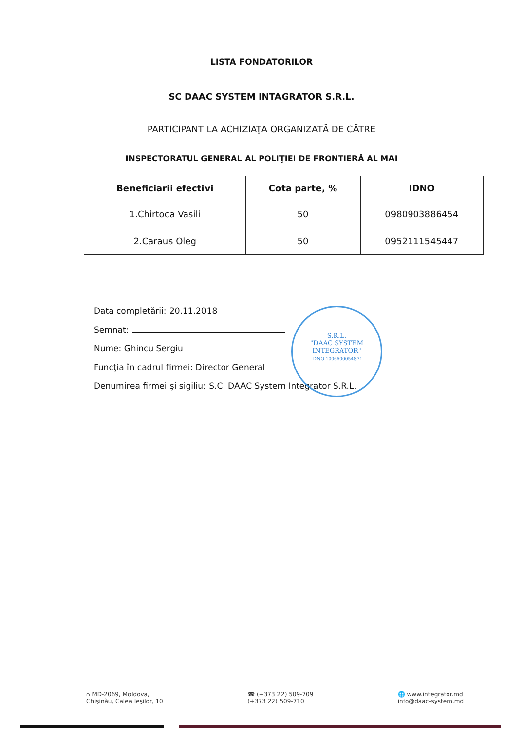LISTA FONDATORILOR
SC DAAC SYSTEM INTAGRATOR S.R.L.
PARTICIPANT LA ACHIZIAŢA ORGANIZATĂ DE CĂTRE
INSPECTORATUL GENERAL AL POLIŢIEI DE FRONTIERĂ AL MAI
| Beneficiarii efectivi | Cota parte, % | IDNO |
| --- | --- | --- |
| 1.Chirtoca Vasili | 50 | 0980903886454 |
| 2.Caraus Oleg | 50 | 0952111545447 |
Data completării: 20.11.2018
Semnat:
Nume: Ghincu Sergiu
Funcţia în cadrul firmei: Director General
Denumirea firmei şi sigiliu: S.C. DAAC System Integrator S.R.L.
S.R.L.
"DAAC SYSTEM
INTEGRATOR"
IDNO 1006600054871
⌂ MD-2069, Moldova,
Chişinău, Calea Ieşilor, 10
☎ (+373 22) 509-709
(+373 22) 509-710
🌐 www.integrator.md
info@daac-system.md